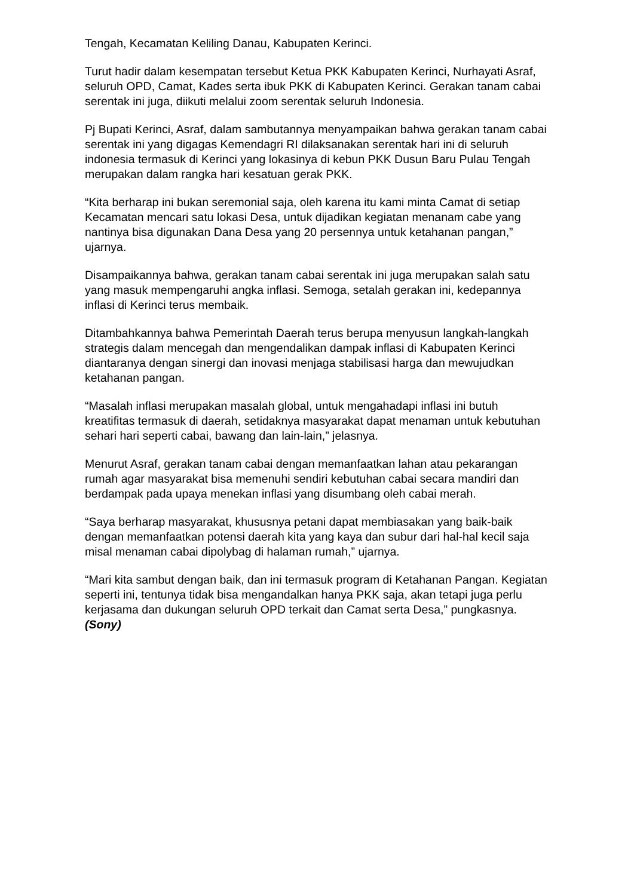Tengah, Kecamatan Keliling Danau, Kabupaten Kerinci.
Turut hadir dalam kesempatan tersebut Ketua PKK Kabupaten Kerinci, Nurhayati Asraf, seluruh OPD, Camat, Kades serta ibuk PKK di Kabupaten Kerinci. Gerakan tanam cabai serentak ini juga, diikuti melalui zoom serentak seluruh Indonesia.
Pj Bupati Kerinci, Asraf, dalam sambutannya menyampaikan bahwa gerakan tanam cabai serentak ini yang digagas Kemendagri RI dilaksanakan serentak hari ini di seluruh indonesia termasuk di Kerinci yang lokasinya di kebun PKK Dusun Baru Pulau Tengah merupakan dalam rangka hari kesatuan gerak PKK.
“Kita berharap ini bukan seremonial saja, oleh karena itu kami minta Camat di setiap Kecamatan mencari satu lokasi Desa, untuk dijadikan kegiatan menanam cabe yang nantinya bisa digunakan Dana Desa yang 20 persennya untuk ketahanan pangan,” ujarnya.
Disampaikannya bahwa, gerakan tanam cabai serentak ini juga merupakan salah satu yang masuk mempengaruhi angka inflasi. Semoga, setalah gerakan ini, kedepannya inflasi di Kerinci terus membaik.
Ditambahkannya bahwa Pemerintah Daerah terus berupa menyusun langkah-langkah strategis dalam mencegah dan mengendalikan dampak inflasi di Kabupaten Kerinci diantaranya dengan sinergi dan inovasi menjaga stabilisasi harga dan mewujudkan ketahanan pangan.
“Masalah inflasi merupakan masalah global, untuk mengahadapi inflasi ini butuh kreatifitas termasuk di daerah, setidaknya masyarakat dapat menaman untuk kebutuhan sehari hari seperti cabai, bawang dan lain-lain,” jelasnya.
Menurut Asraf, gerakan tanam cabai dengan memanfaatkan lahan atau pekarangan rumah agar masyarakat bisa memenuhi sendiri kebutuhan cabai secara mandiri dan berdampak pada upaya menekan inflasi yang disumbang oleh cabai merah.
“Saya berharap masyarakat, khususnya petani dapat membiasakan yang baik-baik dengan memanfaatkan potensi daerah kita yang kaya dan subur dari hal-hal kecil saja misal menaman cabai dipolybag di halaman rumah,” ujarnya.
“Mari kita sambut dengan baik, dan ini termasuk program di Ketahanan Pangan. Kegiatan seperti ini, tentunya tidak bisa mengandalkan hanya PKK saja, akan tetapi juga perlu kerjasama dan dukungan seluruh OPD terkait dan Camat serta Desa,” pungkasnya.(Sony)